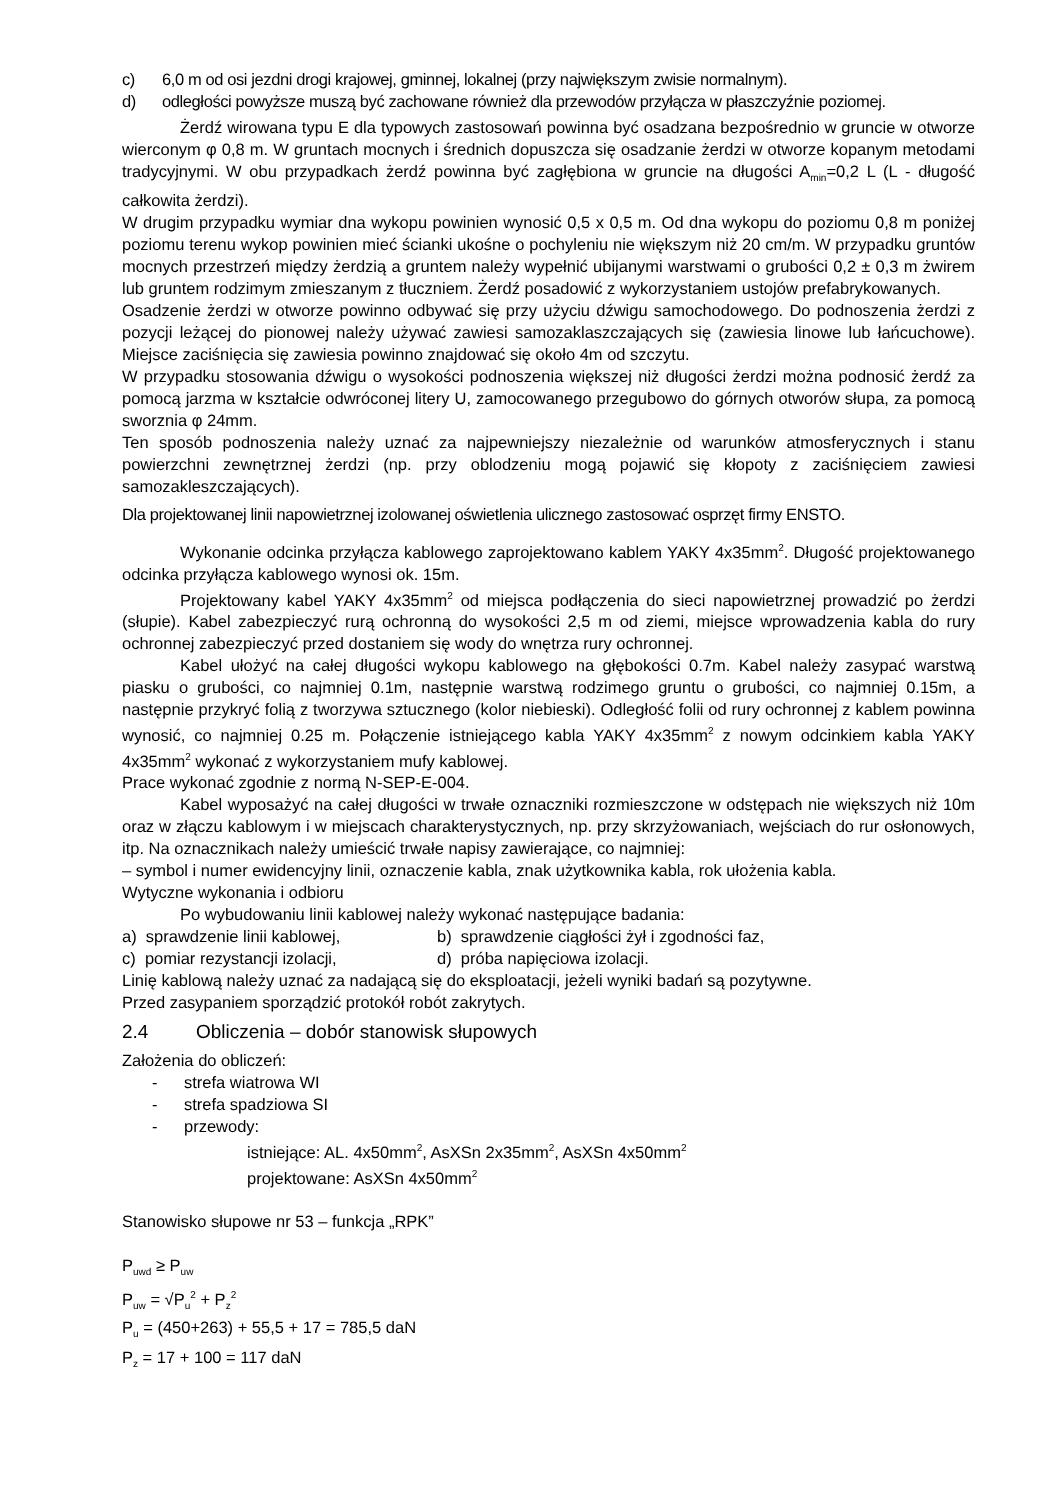c) 6,0 m od osi jezdni drogi krajowej, gminnej, lokalnej (przy największym zwisie normalnym).
d) odległości powyższe muszą być zachowane również dla przewodów przyłącza w płaszczyźnie poziomej.
Żerdź wirowana typu E dla typowych zastosowań powinna być osadzana bezpośrednio w gruncie w otworze wierconym φ 0,8 m. W gruntach mocnych i średnich dopuszcza się osadzanie żerdzi w otworze kopanym metodami tradycyjnymi. W obu przypadkach żerdź powinna być zagłębiona w gruncie na długości A<sub>min</sub>=0,2 L (L - długość całkowita żerdzi).
W drugim przypadku wymiar dna wykopu powinien wynosić 0,5 x 0,5 m. Od dna wykopu do poziomu 0,8 m poniżej poziomu terenu wykop powinien mieć ścianki ukośne o pochyleniu nie większym niż 20 cm/m. W przypadku gruntów mocnych przestrzeń między żerdzią a gruntem należy wypełnić ubijanymi warstwami o grubości 0,2 ± 0,3 m żwirem lub gruntem rodzimym zmieszanym z tłuczniem. Żerdź posadowić z wykorzystaniem ustojów prefabrykowanych.
Osadzenie żerdzi w otworze powinno odbywać się przy użyciu dźwigu samochodowego. Do podnoszenia żerdzi z pozycji leżącej do pionowej należy używać zawiesi samozaklaszczających się (zawiesia linowe lub łańcuchowe). Miejsce zaciśnięcia się zawiesia powinno znajdować się około 4m od szczytu.
W przypadku stosowania dźwigu o wysokości podnoszenia większej niż długości żerdzi można podnosić żerdź za pomocą jarzma w kształcie odwróconej litery U, zamocowanego przegubowo do górnych otworów słupa, za pomocą sworznia φ 24mm.
Ten sposób podnoszenia należy uznać za najpewniejszy niezależnie od warunków atmosferycznych i stanu powierzchni zewnętrznej żerdzi (np. przy oblodzeniu mogą pojawić się kłopoty z zaciśnięciem zawiesi samozakleszczających).
Dla projektowanej linii napowietrznej izolowanej oświetlenia ulicznego zastosować osprzęt firmy ENSTO.
Wykonanie odcinka przyłącza kablowego zaprojektowano kablem YAKY 4x35mm<sup>2</sup>. Długość projektowanego odcinka przyłącza kablowego wynosi ok. 15m.
Projektowany kabel YAKY 4x35mm<sup>2</sup> od miejsca podłączenia do sieci napowietrznej prowadzić po żerdzi (słupie). Kabel zabezpieczyć rurą ochronną do wysokości 2,5 m od ziemi, miejsce wprowadzenia kabla do rury ochronnej zabezpieczyć przed dostaniem się wody do wnętrza rury ochronnej.
Kabel ułożyć na całej długości wykopu kablowego na głębokości 0.7m. Kabel należy zasypać warstwą piasku o grubości, co najmniej 0.1m, następnie warstwą rodzimego gruntu o grubości, co najmniej 0.15m, a następnie przykryć folią z tworzywa sztucznego (kolor niebieski). Odległość folii od rury ochronnej z kablem powinna wynosić, co najmniej 0.25 m. Połączenie istniejącego kabla YAKY 4x35mm<sup>2</sup> z nowym odcinkiem kabla YAKY 4x35mm<sup>2</sup> wykonać z wykorzystaniem mufy kablowej.
Prace wykonać zgodnie z normą N-SEP-E-004.
Kabel wyposażyć na całej długości w trwałe oznaczniki rozmieszczone w odstępach nie większych niż 10m oraz w złączu kablowym i w miejscach charakterystycznych, np. przy skrzyżowaniach, wejściach do rur osłonowych, itp. Na oznacznikach należy umieścić trwałe napisy zawierające, co najmniej:
– symbol i numer ewidencyjny linii, oznaczenie kabla, znak użytkownika kabla, rok ułożenia kabla.
Wytyczne wykonania i odbioru
Po wybudowaniu linii kablowej należy wykonać następujące badania:
a) sprawdzenie linii kablowej, b) sprawdzenie ciągłości żył i zgodności faz,
c) pomiar rezystancji izolacji,
d) próba napięciowa izolacji.
Linię kablową należy uznać za nadającą się do eksploatacji, jeżeli wyniki badań są pozytywne.
Przed zasypaniem sporządzić protokół robót zakrytych.
2.4 Obliczenia – dobór stanowisk słupowych
Założenia do obliczeń:
- strefa wiatrowa WI
- strefa spadziowa SI
- przewody:
istniejące: AL. 4x50mm<sup>2</sup>, AsXSn 2x35mm<sup>2</sup>, AsXSn 4x50mm<sup>2</sup>
projektowane: AsXSn 4x50mm<sup>2</sup>
Stanowisko słupowe nr 53 – funkcja „RPK”
P<sub>uwd</sub> ≥ P<sub>uw</sub>
P<sub>uw</sub> = √P<sub>u</sub><sup>2</sup> + P<sub>z</sub><sup>2</sup>
P<sub>u</sub> = (450+263) + 55,5 + 17 = 785,5 daN
P<sub>z</sub> = 17 + 100 = 117 daN